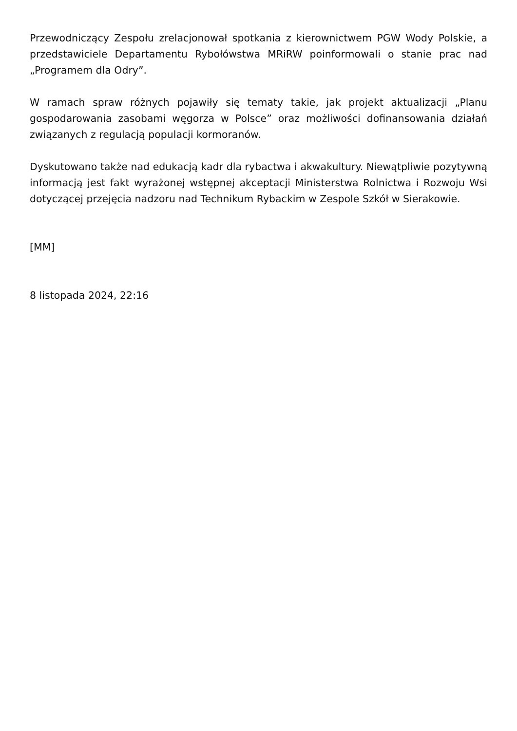Przewodniczący Zespołu zrelacjonował spotkania z kierownictwem PGW Wody Polskie, a przedstawiciele Departamentu Rybołówstwa MRiRW poinformowali o stanie prac nad „Programem dla Odry”.
W ramach spraw różnych pojawiły się tematy takie, jak projekt aktualizacji „Planu gospodarowania zasobami węgorza w Polsce” oraz możliwości dofinansowania działań związanych z regulacją populacji kormoranów.
Dyskutowano także nad edukacją kadr dla rybactwa i akwakultury. Niewątpliwie pozytywną informacją jest fakt wyrażonej wstępnej akceptacji Ministerstwa Rolnictwa i Rozwoju Wsi dotyczącej przejęcia nadzoru nad Technikum Rybackim w Zespole Szkół w Sierakowie.
[MM]
8 listopada 2024, 22:16